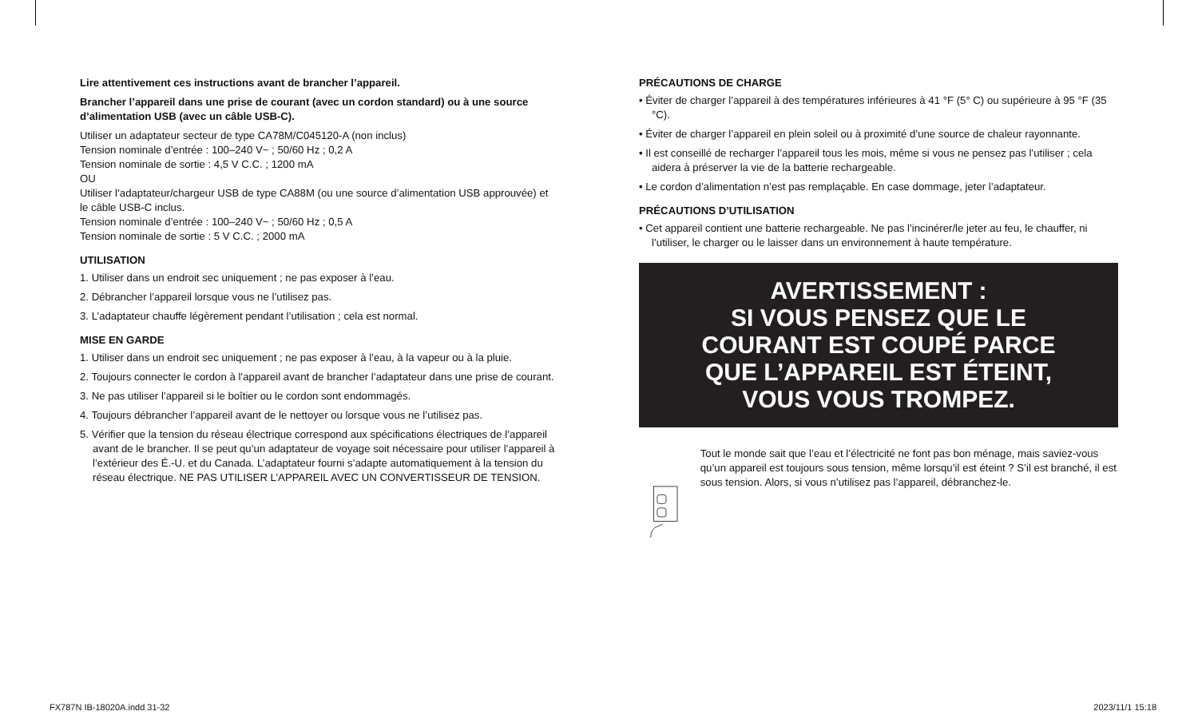Lire attentivement ces instructions avant de brancher l’appareil.
Brancher l’appareil dans une prise de courant (avec un cordon standard) ou à une source d’alimentation USB (avec un câble USB-C).
Utiliser un adaptateur secteur de type CA78M/C045120-A (non inclus)
Tension nominale d’entrée : 100–240 V~ ; 50/60 Hz ; 0,2 A
Tension nominale de sortie : 4,5 V C.C. ; 1200 mA
OU
Utiliser l’adaptateur/chargeur USB de type CA88M (ou une source d’alimentation USB approuvée) et le câble USB-C inclus.
Tension nominale d’entrée : 100–240 V~ ; 50/60 Hz ; 0,5 A
Tension nominale de sortie : 5 V C.C. ; 2000 mA
UTILISATION
1. Utiliser dans un endroit sec uniquement ; ne pas exposer à l’eau.
2. Débrancher l’appareil lorsque vous ne l’utilisez pas.
3. L’adaptateur chauffe légèrement pendant l’utilisation ; cela est normal.
MISE EN GARDE
1. Utiliser dans un endroit sec uniquement ; ne pas exposer à l’eau, à la vapeur ou à la pluie.
2. Toujours connecter le cordon à l’appareil avant de brancher l’adaptateur dans une prise de courant.
3. Ne pas utiliser l’appareil si le boîtier ou le cordon sont endommagés.
4. Toujours débrancher l’appareil avant de le nettoyer ou lorsque vous ne l’utilisez pas.
5. Vérifier que la tension du réseau électrique correspond aux spécifications électriques de l’appareil avant de le brancher. Il se peut qu’un adaptateur de voyage soit nécessaire pour utiliser l’appareil à l’extérieur des É.-U. et du Canada. L’adaptateur fourni s’adapte automatiquement à la tension du réseau électrique. NE PAS UTILISER L’APPAREIL AVEC UN CONVERTISSEUR DE TENSION.
PRÉCAUTIONS DE CHARGE
• Éviter de charger l’appareil à des températures inférieures à 41 °F (5° C) ou supérieure à 95 °F (35 °C).
• Éviter de charger l’appareil en plein soleil ou à proximité d’une source de chaleur rayonnante.
• Il est conseillé de recharger l’appareil tous les mois, même si vous ne pensez pas l’utiliser ; cela aidera à préserver la vie de la batterie rechargeable.
• Le cordon d’alimentation n’est pas remplaçable. En case dommage, jeter l’adaptateur.
PRÉCAUTIONS D’UTILISATION
• Cet appareil contient une batterie rechargeable. Ne pas l’incinérer/le jeter au feu, le chauffer, ni l’utiliser, le charger ou le laisser dans un environnement à haute température.
AVERTISSEMENT :
SI VOUS PENSEZ QUE LE
COURANT EST COUPÉ PARCE
QUE L’APPAREIL EST ÉTEINT,
VOUS VOUS TROMPEZ.
Tout le monde sait que l’eau et l’électricité ne font pas bon ménage, mais saviez-vous qu’un appareil est toujours sous tension, même lorsqu’il est éteint ? S’il est branché, il est sous tension. Alors, si vous n’utilisez pas l’appareil, débranchez-le.
FX787N IB-18020A.indd 31-32 2023/11/1 15:18